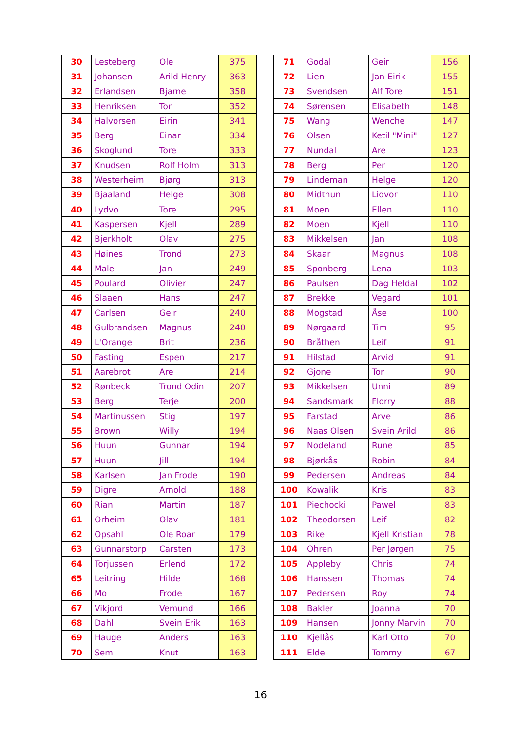| 30 | Lesteberg | Ole | 375 |
| 31 | Johansen | Arild Henry | 363 |
| 32 | Erlandsen | Bjarne | 358 |
| 33 | Henriksen | Tor | 352 |
| 34 | Halvorsen | Eirin | 341 |
| 35 | Berg | Einar | 334 |
| 36 | Skoglund | Tore | 333 |
| 37 | Knudsen | Rolf Holm | 313 |
| 38 | Westerheim | Bjørg | 313 |
| 39 | Bjaaland | Helge | 308 |
| 40 | Lydvo | Tore | 295 |
| 41 | Kaspersen | Kjell | 289 |
| 42 | Bjerkholt | Olav | 275 |
| 43 | Høines | Trond | 273 |
| 44 | Male | Jan | 249 |
| 45 | Poulard | Olivier | 247 |
| 46 | Slaaen | Hans | 247 |
| 47 | Carlsen | Geir | 240 |
| 48 | Gulbrandsen | Magnus | 240 |
| 49 | L'Orange | Brit | 236 |
| 50 | Fasting | Espen | 217 |
| 51 | Aarebrot | Are | 214 |
| 52 | Rønbeck | Trond Odin | 207 |
| 53 | Berg | Terje | 200 |
| 54 | Martinussen | Stig | 197 |
| 55 | Brown | Willy | 194 |
| 56 | Huun | Gunnar | 194 |
| 57 | Huun | Jill | 194 |
| 58 | Karlsen | Jan Frode | 190 |
| 59 | Digre | Arnold | 188 |
| 60 | Rian | Martin | 187 |
| 61 | Orheim | Olav | 181 |
| 62 | Opsahl | Ole Roar | 179 |
| 63 | Gunnarstorp | Carsten | 173 |
| 64 | Torjussen | Erlend | 172 |
| 65 | Leitring | Hilde | 168 |
| 66 | Mo | Frode | 167 |
| 67 | Vikjord | Vemund | 166 |
| 68 | Dahl | Svein Erik | 163 |
| 69 | Hauge | Anders | 163 |
| 70 | Sem | Knut | 163 |
| 71 | Godal | Geir | 156 |
| 72 | Lien | Jan-Eirik | 155 |
| 73 | Svendsen | Alf Tore | 151 |
| 74 | Sørensen | Elisabeth | 148 |
| 75 | Wang | Wenche | 147 |
| 76 | Olsen | Ketil "Mini" | 127 |
| 77 | Nundal | Are | 123 |
| 78 | Berg | Per | 120 |
| 79 | Lindeman | Helge | 120 |
| 80 | Midthun | Lidvor | 110 |
| 81 | Moen | Ellen | 110 |
| 82 | Moen | Kjell | 110 |
| 83 | Mikkelsen | Jan | 108 |
| 84 | Skaar | Magnus | 108 |
| 85 | Sponberg | Lena | 103 |
| 86 | Paulsen | Dag Heldal | 102 |
| 87 | Brekke | Vegard | 101 |
| 88 | Mogstad | Åse | 100 |
| 89 | Nørgaard | Tim | 95 |
| 90 | Bråthen | Leif | 91 |
| 91 | Hilstad | Arvid | 91 |
| 92 | Gjone | Tor | 90 |
| 93 | Mikkelsen | Unni | 89 |
| 94 | Sandsmark | Florry | 88 |
| 95 | Farstad | Arve | 86 |
| 96 | Naas Olsen | Svein Arild | 86 |
| 97 | Nodeland | Rune | 85 |
| 98 | Bjørkås | Robin | 84 |
| 99 | Pedersen | Andreas | 84 |
| 100 | Kowalik | Kris | 83 |
| 101 | Piechocki | Pawel | 83 |
| 102 | Theodorsen | Leif | 82 |
| 103 | Rike | Kjell Kristian | 78 |
| 104 | Ohren | Per Jørgen | 75 |
| 105 | Appleby | Chris | 74 |
| 106 | Hanssen | Thomas | 74 |
| 107 | Pedersen | Roy | 74 |
| 108 | Bakler | Joanna | 70 |
| 109 | Hansen | Jonny Marvin | 70 |
| 110 | Kjellås | Karl Otto | 70 |
| 111 | Elde | Tommy | 67 |
16